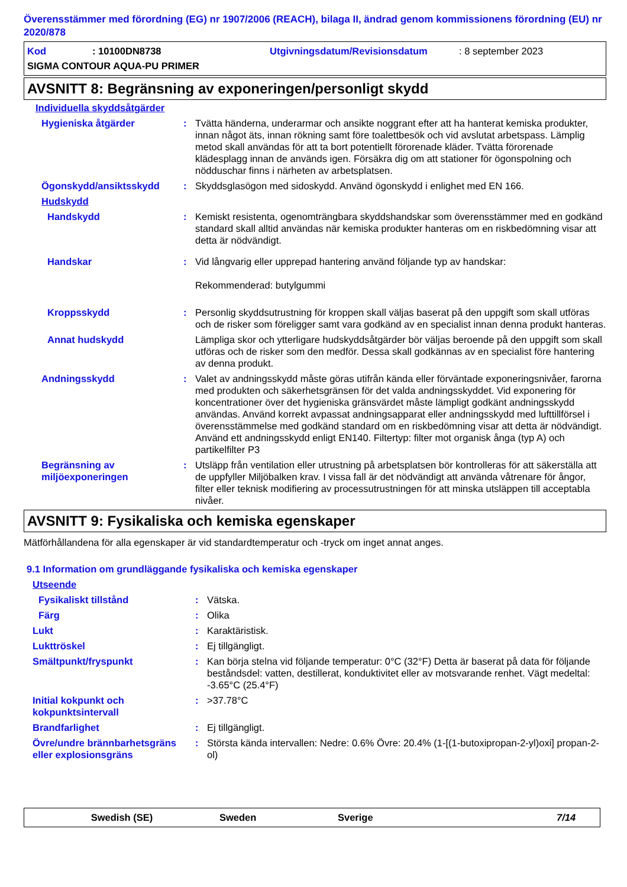Överensstämmer med förordning (EG) nr 1907/2006 (REACH), bilaga II, ändrad genom kommissionens förordning (EU) nr 2020/878
Kod: 10100DN8738 Utgivningsdatum/Revisionsdatum: 8 september 2023
SIGMA CONTOUR AQUA-PU PRIMER
AVSNITT 8: Begränsning av exponeringen/personligt skydd
Individuella skyddsåtgärder
Hygieniska åtgärder: Tvätta händerna, underarmar och ansikte noggrant efter att ha hanterat kemiska produkter, innan något äts, innan rökning samt före toalettbesök och vid avslutat arbetspass. Lämplig metod skall användas för att ta bort potentiellt förorenade kläder. Tvätta förorenade klädesplagg innan de används igen. Försäkra dig om att stationer för ögonspolning och nödduschar finns i närheten av arbetsplatsen.
Ögonskydd/ansiktsskydd: Skyddsglasögon med sidoskydd. Använd ögonskydd i enlighet med EN 166.
Hudskydd
Handskydd: Kemiskt resistenta, ogenomträngbara skyddshandskar som överensstämmer med en godkänd standard skall alltid användas när kemiska produkter hanteras om en riskbedömning visar att detta är nödvändigt.
Handskar: Vid långvarig eller upprepad hantering använd följande typ av handskar:
Rekommenderad: butylgummi
Kroppsskydd: Personlig skyddsutrustning för kroppen skall väljas baserat på den uppgift som skall utföras och de risker som föreligger samt vara godkänd av en specialist innan denna produkt hanteras.
Annat hudskydd Lämpliga skor och ytterligare hudskyddsåtgärder bör väljas beroende på den uppgift som skall utföras och de risker som den medför. Dessa skall godkännas av en specialist före hantering av denna produkt.
Andningsskydd: Valet av andningsskydd måste göras utifrån kända eller förväntade exponeringsnivåer, farorna med produkten och säkerhetsgränsen för det valda andningsskyddet. Vid exponering för koncentrationer över det hygieniska gränsvärdet måste lämpligt godkänt andningsskydd användas. Använd korrekt avpassat andningsapparat eller andningsskydd med lufttillförsel i överensstämmelse med godkänd standard om en riskbedömning visar att detta är nödvändigt. Använd ett andningsskydd enligt EN140. Filtertyp: filter mot organisk ånga (typ A) och partikelfilter P3
Begränsning av miljöexponeringen: Utsläpp från ventilation eller utrustning på arbetsplatsen bör kontrolleras för att säkerställa att de uppfyller Miljöbalken krav. I vissa fall är det nödvändigt att använda våtrenare för ångor, filter eller teknisk modifiering av processutrustningen för att minska utsläppen till acceptabla nivåer.
AVSNITT 9: Fysikaliska och kemiska egenskaper
Mätförhållandena för alla egenskaper är vid standardtemperatur och -tryck om inget annat anges.
9.1 Information om grundläggande fysikaliska och kemiska egenskaper
Utseende
Fysikaliskt tillstånd: Vätska.
Färg: Olika
Lukt: Karaktäristisk.
Lukttröskel: Ej tillgängligt.
Smältpunkt/fryspunkt: Kan börja stelna vid följande temperatur: 0°C (32°F) Detta är baserat på data för följande beståndsdel: vatten, destillerat, konduktivitet eller av motsvarande renhet. Vägt medeltal: -3.65°C (25.4°F)
Initial kokpunkt och kokpunktsintervall: >37.78°C
Brandfarlighet: Ej tillgängligt.
Övre/undre brännbarhetsgräns eller explosionsgräns: Största kända intervallen: Nedre: 0.6% Övre: 20.4% (1-[(1-butoxipropan-2-yl)oxi] propan-2-ol)
Swedish (SE) Sweden Sverige 7/14